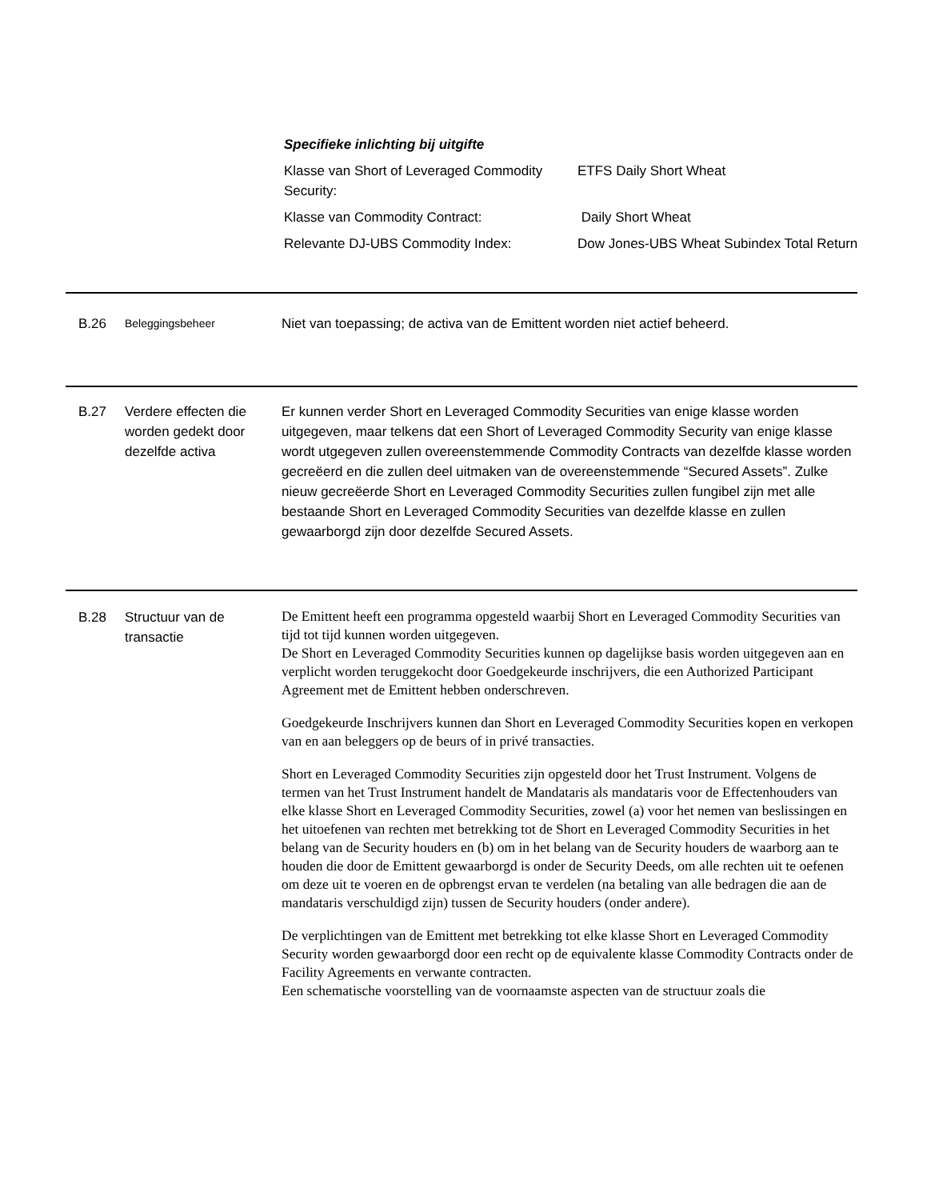Specifieke inlichting bij uitgifte
| Klasse van Short of Leveraged Commodity Security: | ETFS Daily Short Wheat |
| Klasse van Commodity Contract: | Daily Short Wheat |
| Relevante DJ-UBS Commodity Index: | Dow Jones-UBS Wheat Subindex Total Return |
B.26
Beleggingsbeheer
Niet van toepassing; de activa van de Emittent worden niet actief beheerd.
B.27 Verdere effecten die worden gedekt door dezelfde activa
Er kunnen verder Short en Leveraged Commodity Securities van enige klasse worden uitgegeven, maar telkens dat een Short of Leveraged Commodity Security van enige klasse wordt utgegeven zullen overeenstemmende Commodity Contracts van dezelfde klasse worden gecreëerd en die zullen deel uitmaken van de overeenstemmende “Secured Assets”. Zulke nieuw gecreëerde Short en Leveraged Commodity Securities zullen fungibel zijn met alle bestaande Short en Leveraged Commodity Securities van dezelfde klasse en zullen gewaarborgd zijn door dezelfde Secured Assets.
B.28 Structuur van de transactie
De Emittent heeft een programma opgesteld waarbij Short en Leveraged Commodity Securities van tijd tot tijd kunnen worden uitgegeven.
De Short en Leveraged Commodity Securities kunnen op dagelijkse basis worden uitgegeven aan en verplicht worden teruggekocht door Goedgekeurde inschrijvers, die een Authorized Participant Agreement met de Emittent hebben onderschreven.
Goedgekeurde Inschrijvers kunnen dan Short en Leveraged Commodity Securities kopen en verkopen van en aan beleggers op de beurs of in privé transacties.
Short en Leveraged Commodity Securities zijn opgesteld door het Trust Instrument. Volgens de termen van het Trust Instrument handelt de Mandataris als mandataris voor de Effectenhouders van elke klasse Short en Leveraged Commodity Securities, zowel (a) voor het nemen van beslissingen en het uitoefenen van rechten met betrekking tot de Short en Leveraged Commodity Securities in het belang van de Security houders en (b) om in het belang van de Security houders de waarborg aan te houden die door de Emittent gewaarborgd is onder de Security Deeds, om alle rechten uit te oefenen om deze uit te voeren en de opbrengst ervan te verdelen (na betaling van alle bedragen die aan de mandataris verschuldigd zijn) tussen de Security houders (onder andere).
De verplichtingen van de Emittent met betrekking tot elke klasse Short en Leveraged Commodity Security worden gewaarborgd door een recht op de equivalente klasse Commodity Contracts onder de Facility Agreements en verwante contracten.
Een schematische voorstelling van de voornaamste aspecten van de structuur zoals die